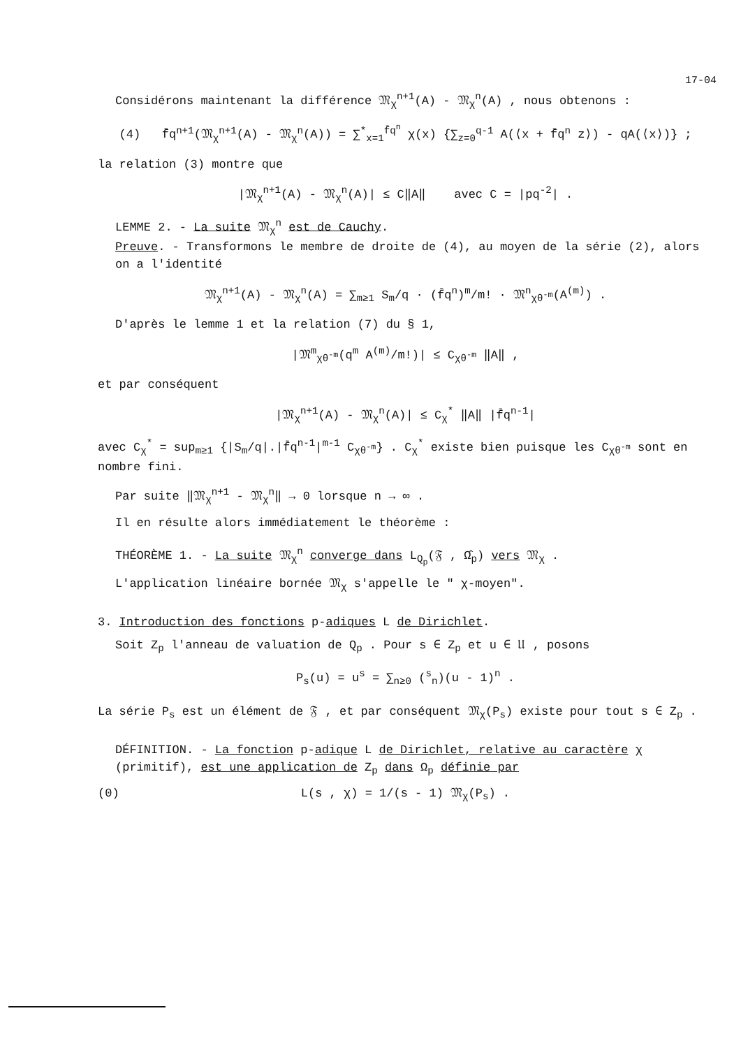17-04
Considérons maintenant la différence 𝔐<sub>χ</sub><sup>n+1</sup>(A) - 𝔐<sub>χ</sub><sup>n</sup>(A) , nous obtenons :
(4) f̄q<sup>n+1</sup>(𝔐<sub>χ</sub><sup>n+1</sup>(A) - 𝔐<sub>χ</sub><sup>n</sup>(A)) = ∑<sup>*</sup><sub>x=1</sub><sup>f̄q<sup>n</sup></sup> χ(x) {∑<sub>z=0</sub><sup>q-1</sup> A(⟨x + f̄q<sup>n</sup> z⟩) - qA(⟨x⟩)} ;
la relation (3) montre que
|𝔐<sub>χ</sub><sup>n+1</sup>(A) - 𝔐<sub>χ</sub><sup>n</sup>(A)| ≤ C‖A‖ avec C = |pq<sup>-2</sup>| .
LEMME 2. - La suite 𝔐<sub>χ</sub><sup>n</sup> est de Cauchy.
Preuve. - Transformons le membre de droite de (4), au moyen de la série (2), alors on a l'identité
𝔐<sub>χ</sub><sup>n+1</sup>(A) - 𝔐<sub>χ</sub><sup>n</sup>(A) = ∑<sub>m≥1</sub> S<sub>m</sub>/q · (f̄q<sup>n</sup>)<sup>m</sup>/m! · 𝔐<sup>n</sup><sub>χθ<sup>-m</sup></sub>(A<sup>(m)</sup>) .
D'après le lemme 1 et la relation (7) du § 1,
|𝔐<sup>m</sup><sub>χθ<sup>-m</sup></sub>(q<sup>m</sup> A<sup>(m)</sup>/m!)| ≤ C<sub>χθ<sup>-m</sup></sub> ‖A‖ ,
et par conséquent
|𝔐<sub>χ</sub><sup>n+1</sup>(A) - 𝔐<sub>χ</sub><sup>n</sup>(A)| ≤ C<sub>χ</sub><sup>*</sup> ‖A‖ |f̄q<sup>n-1</sup>|
avec C<sub>χ</sub><sup>*</sup> = sup<sub>m≥1</sub> {|S<sub>m</sub>/q|.|f̄q<sup>n-1</sup>|<sup>m-1</sup> C<sub>χθ<sup>-m</sup></sub>} . C<sub>χ</sub><sup>*</sup> existe bien puisque les C<sub>χθ<sup>-m</sup></sub> sont en nombre fini.
Par suite ‖𝔐<sub>χ</sub><sup>n+1</sup> - 𝔐<sub>χ</sub><sup>n</sup>‖ → 0 lorsque n → ∞ .
Il en résulte alors immédiatement le théorème :
THÉORÈME 1. - La suite 𝔐<sub>χ</sub><sup>n</sup> converge dans L<sub>Q<sub>p</sub></sub>(𝔉 , Ω̂<sub>p</sub>) vers 𝔐<sub>χ</sub> .
L'application linéaire bornée 𝔐<sub>χ</sub> s'appelle le " χ-moyen".
3. Introduction des fonctions p-adiques L de Dirichlet.
Soit Z<sub>p</sub> l'anneau de valuation de Q<sub>p</sub> . Pour s ∈ Z<sub>p</sub> et u ∈ 𝔘 , posons
P<sub>s</sub>(u) = u<sup>s</sup> = ∑<sub>n≥0</sub> (<sup>s</sup><sub>n</sub>)(u - 1)<sup>n</sup> .
La série P<sub>s</sub> est un élément de 𝔉 , et par conséquent 𝔐<sub>χ</sub>(P<sub>s</sub>) existe pour tout s ∈ Z<sub>p</sub> .
DÉFINITION. - La fonction p-adique L de Dirichlet, relative au caractère χ (primitif), est une application de Z<sub>p</sub> dans Ω<sub>p</sub> définie par
(0) L(s , χ) = 1/(s - 1) 𝔐<sub>χ</sub>(P<sub>s</sub>) .